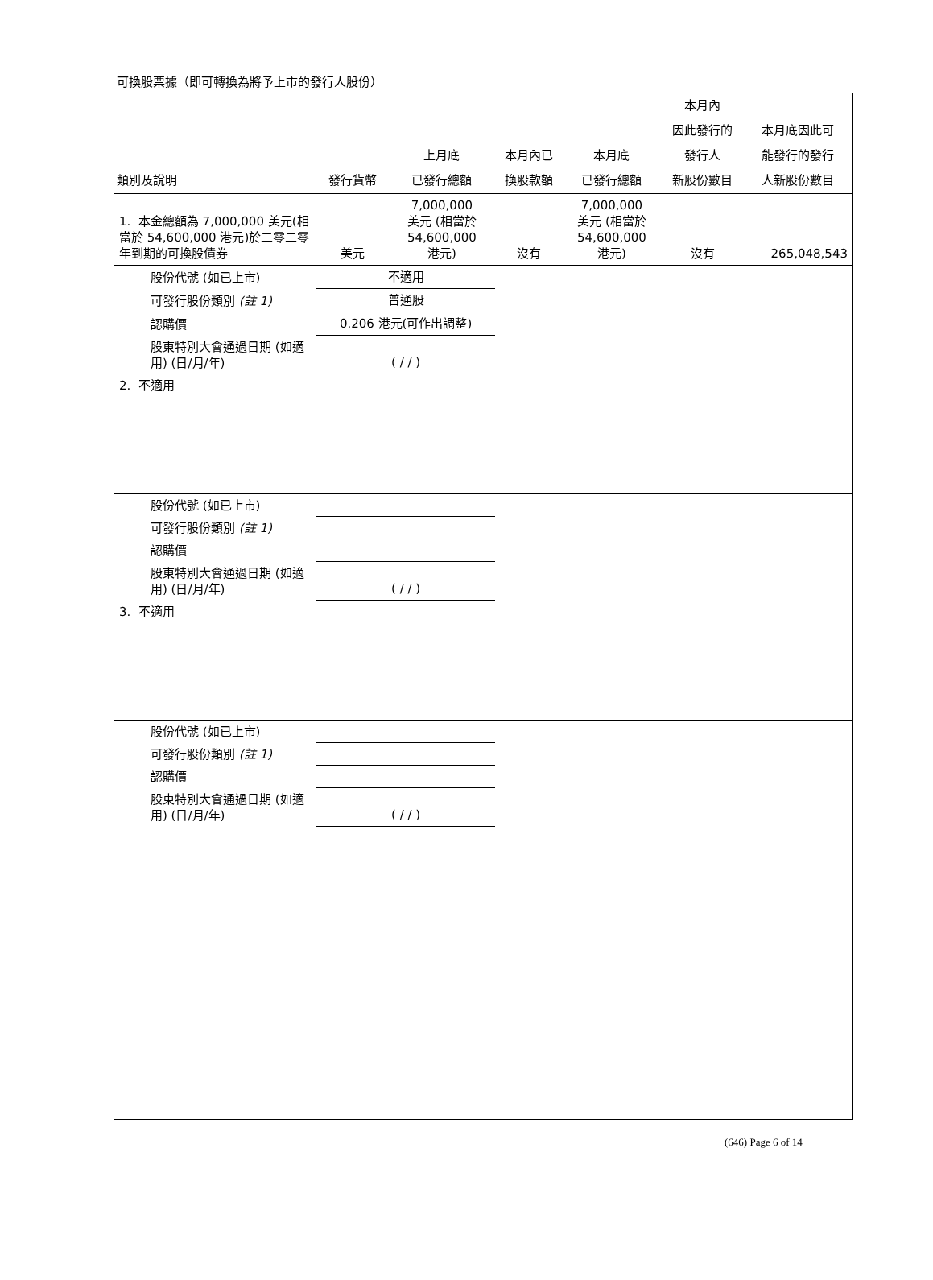可換股票據（即可轉換為將予上市的發行人股份）
| 類別及說明 | 發行貨幣 | 上月底 已發行總額 | 本月內已 換股款額 | 本月底 已發行總額 | 本月內 因此發行的 發行人 新股份數目 | 本月底因此可 能發行的發行 人新股份數目 |
| --- | --- | --- | --- | --- | --- | --- |
| 1. 本金總額為 7,000,000 美元(相當於 54,600,000 港元)於二零二零年到期的可換股債券 | 美元 | 7,000,000 美元 (相當於 54,600,000 港元) | 沒有 | 7,000,000 美元 (相當於 54,600,000 港元) | 沒有 | 265,048,543 |
| 股份代號 (如已上市) | 不適用 | | | | | |
| 可發行股份類別 (註 1) | 普通股 | | | | | |
| 認購價 | 0.206 港元(可作出調整) | | | | | |
| 股東特別大會通過日期 (如適用) (日/月/年) | ( / / ) | | | | | |
| 2. 不適用 | | | | | | |
| 股份代號 (如已上市) | | | | | | |
| 可發行股份類別 (註 1) | | | | | | |
| 認購價 | | | | | | |
| 股東特別大會通過日期 (如適用) (日/月/年) | ( / / ) | | | | | |
| 3. 不適用 | | | | | | |
| 股份代號 (如已上市) | | | | | | |
| 可發行股份類別 (註 1) | | | | | | |
| 認購價 | | | | | | |
| 股東特別大會通過日期 (如適用) (日/月/年) | ( / / ) | | | | | |
(646) Page 6 of 14